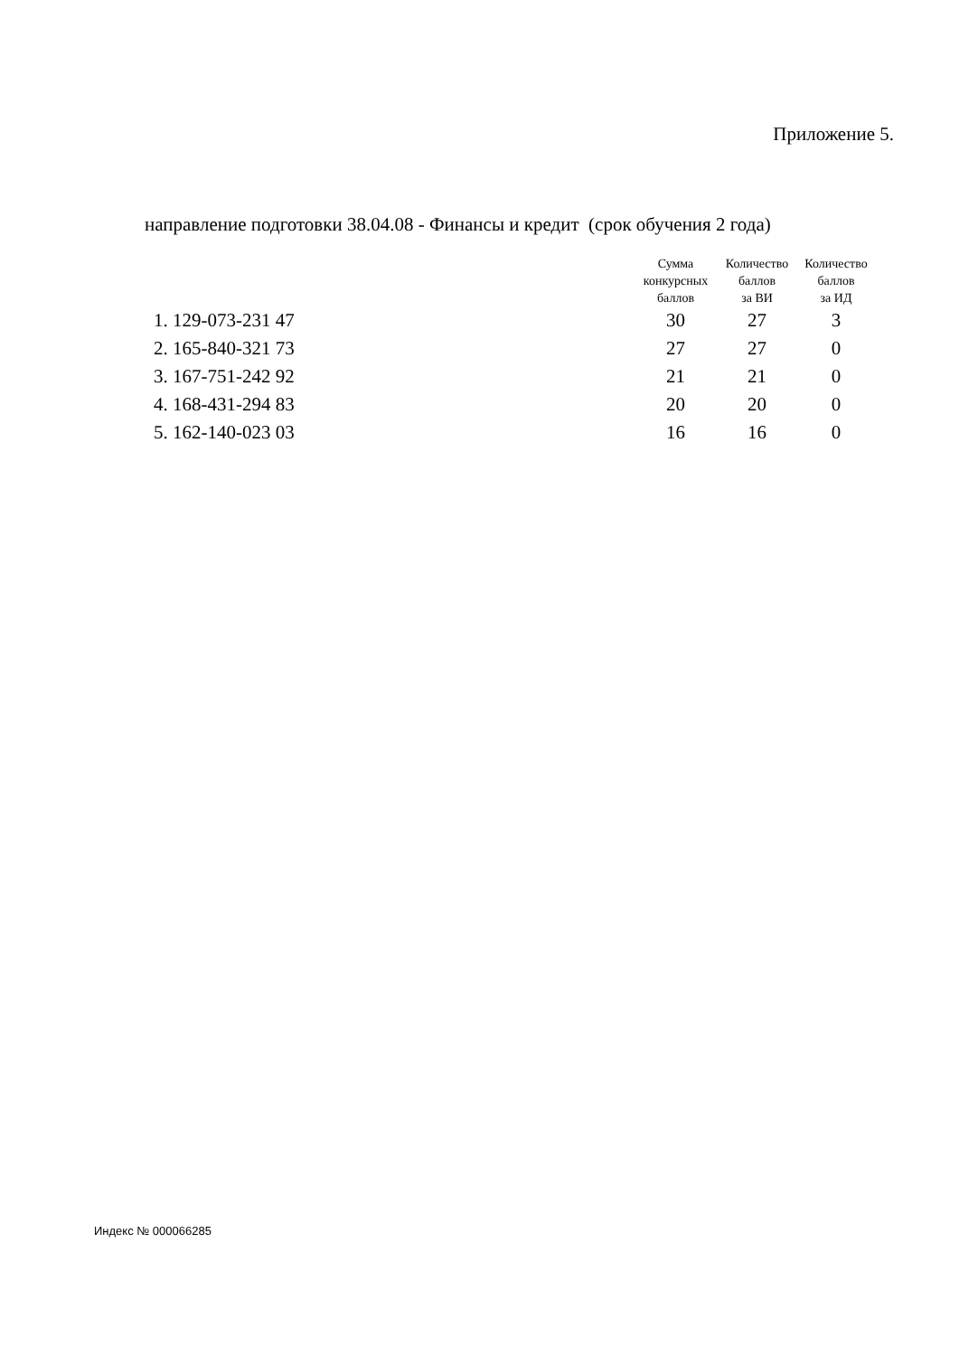Приложение 5.
направление подготовки 38.04.08 - Финансы и кредит (срок обучения 2 года)
| | Сумма конкурсных баллов | Количество баллов за ВИ | Количество баллов за ИД |
| --- | --- | --- | --- |
| 1. 129-073-231 47 | 30 | 27 | 3 |
| 2. 165-840-321 73 | 27 | 27 | 0 |
| 3. 167-751-242 92 | 21 | 21 | 0 |
| 4. 168-431-294 83 | 20 | 20 | 0 |
| 5. 162-140-023 03 | 16 | 16 | 0 |
Индекс № 000066285